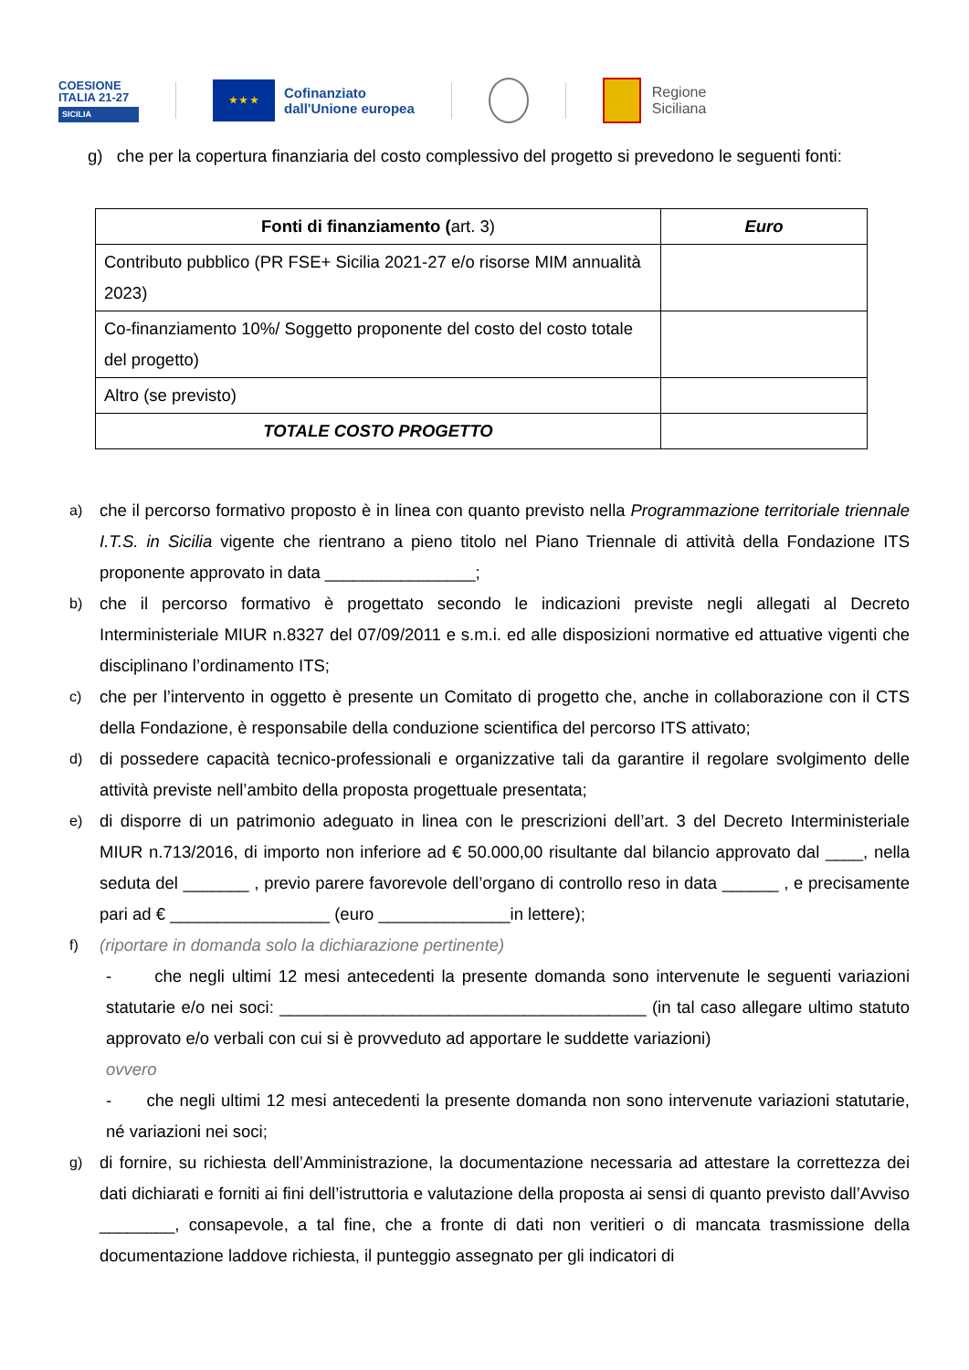COESIONE
ITALIA 21-27
SICILIA
★ ★ ★
Cofinanziato
dall'Unione europea
Regione
Siciliana
g) che per la copertura finanziaria del costo complessivo del progetto si prevedono le seguenti fonti:
| Fonti di finanziamento ( art. 3) | Euro |
| --- | --- |
| Contributo pubblico (PR FSE+ Sicilia 2021-27 e/o risorse MIM annualità 2023) | |
| Co-finanziamento 10%/ Soggetto proponente del costo del costo totale del progetto) | |
| Altro (se previsto) | |
| TOTALE COSTO PROGETTO | |
a) che il percorso formativo proposto è in linea con quanto previsto nella Programmazione territoriale triennale I.T.S. in Sicilia vigente che rientrano a pieno titolo nel Piano Triennale di attività della Fondazione ITS proponente approvato in data ________________;
b) che il percorso formativo è progettato secondo le indicazioni previste negli allegati al Decreto Interministeriale MIUR n.8327 del 07/09/2011 e s.m.i. ed alle disposizioni normative ed attuative vigenti che disciplinano l’ordinamento ITS;
c) che per l’intervento in oggetto è presente un Comitato di progetto che, anche in collaborazione con il CTS della Fondazione, è responsabile della conduzione scientifica del percorso ITS attivato;
d) di possedere capacità tecnico-professionali e organizzative tali da garantire il regolare svolgimento delle attività previste nell’ambito della proposta progettuale presentata;
e) di disporre di un patrimonio adeguato in linea con le prescrizioni dell’art. 3 del Decreto Interministeriale MIUR n.713/2016, di importo non inferiore ad € 50.000,00 risultante dal bilancio approvato dal ____, nella seduta del _______ , previo parere favorevole dell’organo di controllo reso in data ______ , e precisamente pari ad € _________________ (euro ______________in lettere);
f) (riportare in domanda solo la dichiarazione pertinente)
- che negli ultimi 12 mesi antecedenti la presente domanda sono intervenute le seguenti variazioni statutarie e/o nei soci: _______________________________________ (in tal caso allegare ultimo statuto approvato e/o verbali con cui si è provveduto ad apportare le suddette variazioni)
ovvero
- che negli ultimi 12 mesi antecedenti la presente domanda non sono intervenute variazioni statutarie, né variazioni nei soci;
g) di fornire, su richiesta dell’Amministrazione, la documentazione necessaria ad attestare la correttezza dei dati dichiarati e forniti ai fini dell’istruttoria e valutazione della proposta ai sensi di quanto previsto dall’Avviso ________, consapevole, a tal fine, che a fronte di dati non veritieri o di mancata trasmissione della documentazione laddove richiesta, il punteggio assegnato per gli indicatori di